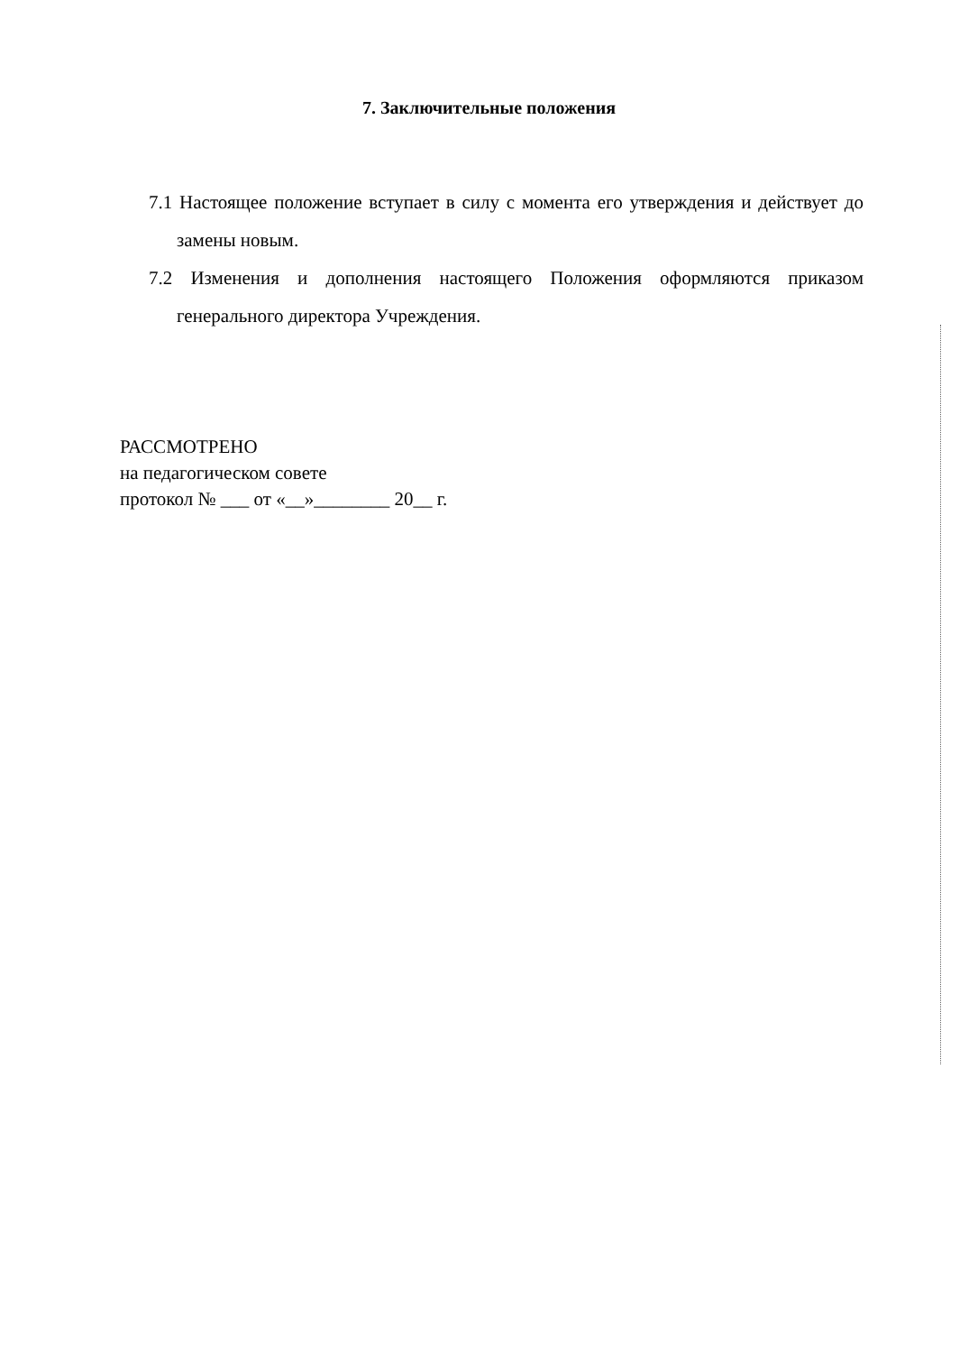7. Заключительные положения
7.1 Настоящее положение вступает в силу с момента его утверждения и действует до замены новым.
7.2 Изменения и дополнения настоящего Положения оформляются приказом генерального директора Учреждения.
РАССМОТРЕНО
на педагогическом совете
протокол № ___ от «__»________ 20__ г.